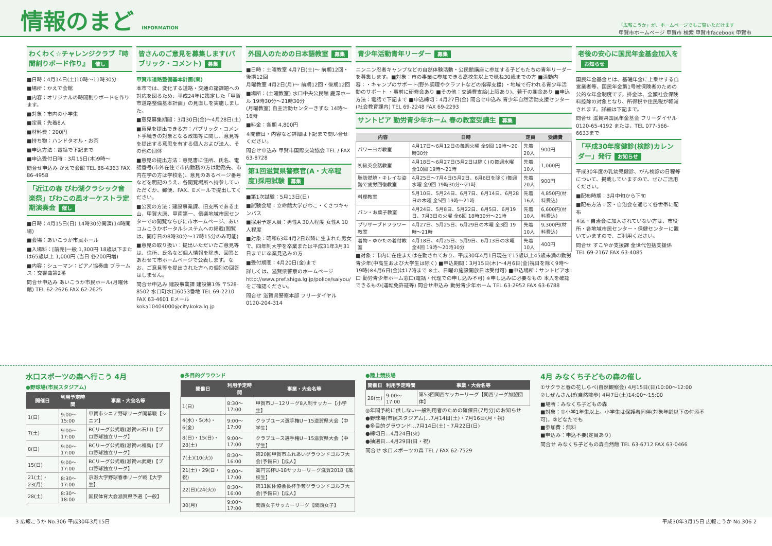情報のまど INFORMATION
「広報こうか」が、ホームページでもご覧いただけます
甲賀市ホームページ 甲賀市 検索 甲賀市facebook 甲賀市
わくわく☆チャレンジクラブ『時間割りボード作り』 催し
■日時：4月14日(土)10時～11時30分
■場所：かえで会館
■内容：オリジナルの時間割りボードを作ります。
■対象：市内の小学生
■定員：先着8人
■材料費：200円
■持ち物：ハンドタオル・お茶
■申込方法：電話で下記まで
■申込受付日時：3月15日(木)9時～
問合せ申込み かえで会館 TEL 86-4363 FAX 86-4958
「近江の春 びわ湖クラシック音楽祭」びわこの風オーケストラ定期演奏会 催し
■日時：4月15日(日) 14時30分開演(14時開場)
■会場：あいこうか市民ホール
■入場料：[前売]一般 1,300円 18歳以下または65歳以上 1,000円 (当日 各200円増)
■内容：シューマン：ピアノ協奏曲 ブラームス：交響曲第2番
問合せ申込み あいこうか市民ホール(月曜休館) TEL 62-2626 FAX 62-2625
皆さんのご意見を募集します(パブリック・コメント) 募集
甲賀市道路整備基本計画(案)
本市では、変化する道路・交通の諸課題への対応を図るため、平成24年に策定した「甲賀市道路整備基本計画」の見直しを実施しました。
■意見募集期間：3月30日(金)～4月28日(土)
■意見を提出できる方：パブリック・コメント手続きの対象となる政策等に関し、意見等を提出する意思を有する個人および法人、その他の団体
■意見の提出方法：意見書に住所、氏名、電話番号(市外在住で市内勤務の方は勤務先、市内在学の方は学校名)、意見のあるページ番号などを明記のうえ、各閲覧場所へ持参していただくか、郵便、FAX、Eメールで提出してください。
■公表の方法：建設事業課、旧支所である土山、甲賀大原、甲南第一、信楽地域市民センターでの閲覧ならびに市ホームページ、あいコムこうかポータルシステムへの掲載(閲覧は、開庁日の8時30分～17時15分のみ可能)
■意見の取り扱い：提出いただいたご意見等は、住所、氏名など個人情報を除き、回答とあわせて市ホームページで公表します。なお、ご意見等を提出された方への個別の回答はしません。
問合せ申込み 建設事業課 建設第1係 〒528-8502 水口町水口6053番地 TEL 69-2210 FAX 63-4601 Eメール koka10404000@city.koka.lg.jp
外国人のための日本語教室 募集
■日時：土曜教室 4月7日(土)～ 前期12回・後期12回
月曜教室 4月2日(月)～ 前期12回・後期12回
■場所：(土曜教室) 水口中央公民館 鹿深ホール 19時30分～21時30分
(月曜教室) 自主活動センターきずな 14時～16時
■料金：各期 4,800円
※開催日・内容など詳細は下記まで問い合せください。
問合せ申込み 甲賀市国際交流協会 TEL / FAX 63-8728
第1回滋賀県警察官(A・大卒程度)採用試験 募集
■第1次試験：5月13日(日)
■試験会場：立命館大学びわこ・くさつキャンパス
■採用予定人員：男性A 30人程度 女性A 10人程度
■対象：昭和63年4月2日以降に生まれた男女で、四年制大学を卒業または平成31年3月31日までに卒業見込みの方
■受付期間：4月20日(金)まで
詳しくは、滋賀県警察のホームページ http://www.pref.shiga.lg.jp/police/saiyou/をご確認ください。
問合せ 滋賀県警察本部 フリーダイヤル 0120-204-314
青少年活動青年リーダー 募集
ニンニン忍者キャンプなどの自然体験活動・公民館講座に参加する子どもたちの青年リーダーを募集します。■対象：市の事業に参加できる高校生以上で概ね30歳までの方 ■活動内容：・キャンプのサポート(野外調理やクラフトなどの指導支援) ・地域で行われる青少年活動のサポート ・事前に研修会あり ■その他：交通費支給(上限あり)、若干の謝金あり ■申込方法：電話で下記まで ■申込締切：4月27日(金) 問合せ申込み 青少年自然活動支援センター(社会教育課内) TEL 69-2248 FAX 69-2293
サントピア 勤労青少年ホーム 春の教室受講生 募集
| 内容 | 日時 | 定員 | 受講費 |
| --- | --- | --- | --- |
| パワーヨガ教室 | 4月17日～6月12日の毎週火曜 全9回 19時～20時30分 | 先着20人 | 900円 |
| 初級英会話教室 | 4月18日～6月27日(5月2日は除く)の毎週水曜 全10回 19時～21時 | 先着10人 | 1,000円 |
| 脂肪燃焼・キレイな姿勢で疲労回復教室 | 4月25日～7月4日(5月2日、6月6日を除く)毎週水曜 全9回 19時30分～21時 | 先着20人 | 900円 |
| 料理教室 | 5月10日、5月24日、6月7日、6月14日、6月28日の木曜 全5回 19時～21時 | 先着16人 | 4,850円(材料費込) |
| パン・お菓子教室 | 4月24日、5月8日、5月22日、6月5日、6月19日、7月3日の火曜 全6回 18時30分～21時 | 先着10人 | 6,600円(材料費込) |
| プリザーブドフラワー教室 | 4月27日、5月25日、6月29日の木曜 全3回 19時～21時 | 先着10人 | 9,300円(材料費込) |
| 着物・ゆかたの着付教室 | 4月18日、4月25日、5月9日、6月13日の水曜 全4回 19時～20時30分 | 先着10人 | 400円 |
■対象：市内に在住または在勤されており、平成30年4月1日現在で15歳以上45歳未満の勤労青少年(中高生および大学生は除く) ■申込期間：3月15日(木)～4月6日(金)祝日を除く9時～19時(※4月6日(金)は17時まで ※土、日曜の施設開放日は受付可) ■申込場所：サントピア水口 勤労青少年ホーム窓口(電話・代理での申し込み不可) ※申し込みに必要なもの 本人を確認できるもの(運転免許証等) 問合せ申込み 勤労青少年ホーム TEL 63-2952 FAX 63-6788
老後の安心に国民年金基金加入を お知らせ
国民年金基金とは、基礎年金に上乗せする自営業者等、国民年金第1号被保険者のための公的な年金制度です。掛金は、全額社会保険料控除の対象となり、所得税や住民税が軽減されます。詳細は下記まで。
問合せ 滋賀県国民年金基金 フリーダイヤル 0120-65-4192 または、TEL 077-566-6633まで
「平成30年度健診(検診)カレンダー」発行 お知らせ
平成30年度の乳幼児健診、がん検診の日程等について、掲載していますので、ぜひご活用ください。
■配布時期：3月中旬から下旬
■配布方法：区・自治会を通じて各世帯に配布
※区・自治会に加入されていない方は、市役所・各地域市民センター・保健センターに置いていますので、ご利用ください。
問合せ すこやか支援課 全世代包括支援係 TEL 69-2167 FAX 63-4085
水口スポーツの森へ行こう 4月
●野球場(市民スタジアム)
| 開催日 | 利用予定時間 | 事業・大会名等 |
| --- | --- | --- |
| 1(日) | 9:00～15:00 | 甲賀市シニア野球リーグ開幕戦【シニア】 |
| 7(土) | 9:00～17:00 | BCリーグ公式戦(滋賀vs石川)【プロ野球独立リーグ】 |
| 8(日) | 9:00～17:00 | BCリーグ公式戦(滋賀vs福島)【プロ野球独立リーグ】 |
| 15(日) | 9:00～17:00 | BCリーグ公式戦(滋賀vs武蔵)【プロ野球独立リーグ】 |
| 21(土)・23(月) | 8:30～17:00 | 京滋大学野球春季リーグ戦【大学生】 |
| 28(土) | 8:30～18:00 | 国民体育大会滋賀県予選【一般】 |
●多目的グラウンド
| 開催日 | 利用予定時間 | 事業・大会名等 |
| --- | --- | --- |
| 1(日) | 8:30～17:00 | 甲賀市U－12リーグ8人制サッカー【小学生】 |
| 4(水)・5(木)・6(金) | 9:00～17:00 | クラブユース選手権U－15滋賀県大会【中学生】 |
| 8(日)・15(日)・28(土) | 9:00～17:00 | クラブユース選手権U－15滋賀県大会【中学生】 |
| 7(土)(10(火)) | 8:30～16:00 | 第20回甲賀市ふれあいグラウンドゴルフ大会(予備日)【成人】 |
| 21(土)・29(日・祝) | 9:00～17:00 | 高円宮杯U-18サッカーリーグ滋賀2018【高校生】 |
| 22(日)(24(火)) | 8:30～16:00 | 第11回体協会長杯争奪グラウンドゴルフ大会(予備日)【成人】 |
| 30(月) | 9:00～17:00 | 関西女子サッカーリーグ【関西女子】 |
●陸上競技場
| 開催日 | 利用予定時間 | 事業・大会名等 |
| --- | --- | --- |
| 28(土) | 9:00～17:00 | 第53回関西サッカーリーグ【関西リーグ加盟団体】 |
◎年間予約に供しない一般利用者のための確保日(7月分)のお知らせ
●野球場(市民スタジアム)…7月14日(土)・7月16日(月・祝)
●多目的グラウンド…7月14日(土)・7月22日(日)
●締切日…4月24日(火)
●抽選日…4月29日(日・祝)
問合せ 水口スポーツの森 TEL / FAX 62-7529
4月 みなくち子どもの森の催し
①サクラと春の花しらべ(自然観察会) 4月15日(日)10:00～12:00
②しぜんさんぽ(自然散歩) 4月7日(土)14:00～15:00
■場所：みなくち子どもの森
■対象：①小学1年生以上。小学生は保護者同伴(対象年齢以下の付添不可)。②どなたでも
■参加費：無料
■申込み：申込不要(定員あり)
問合せ みなくち子どもの森自然館 TEL 63-6712 FAX 63-0466
3 広報こうか No.306 平成30年3月15日 平成30年3月15日 広報こうか No.306 2